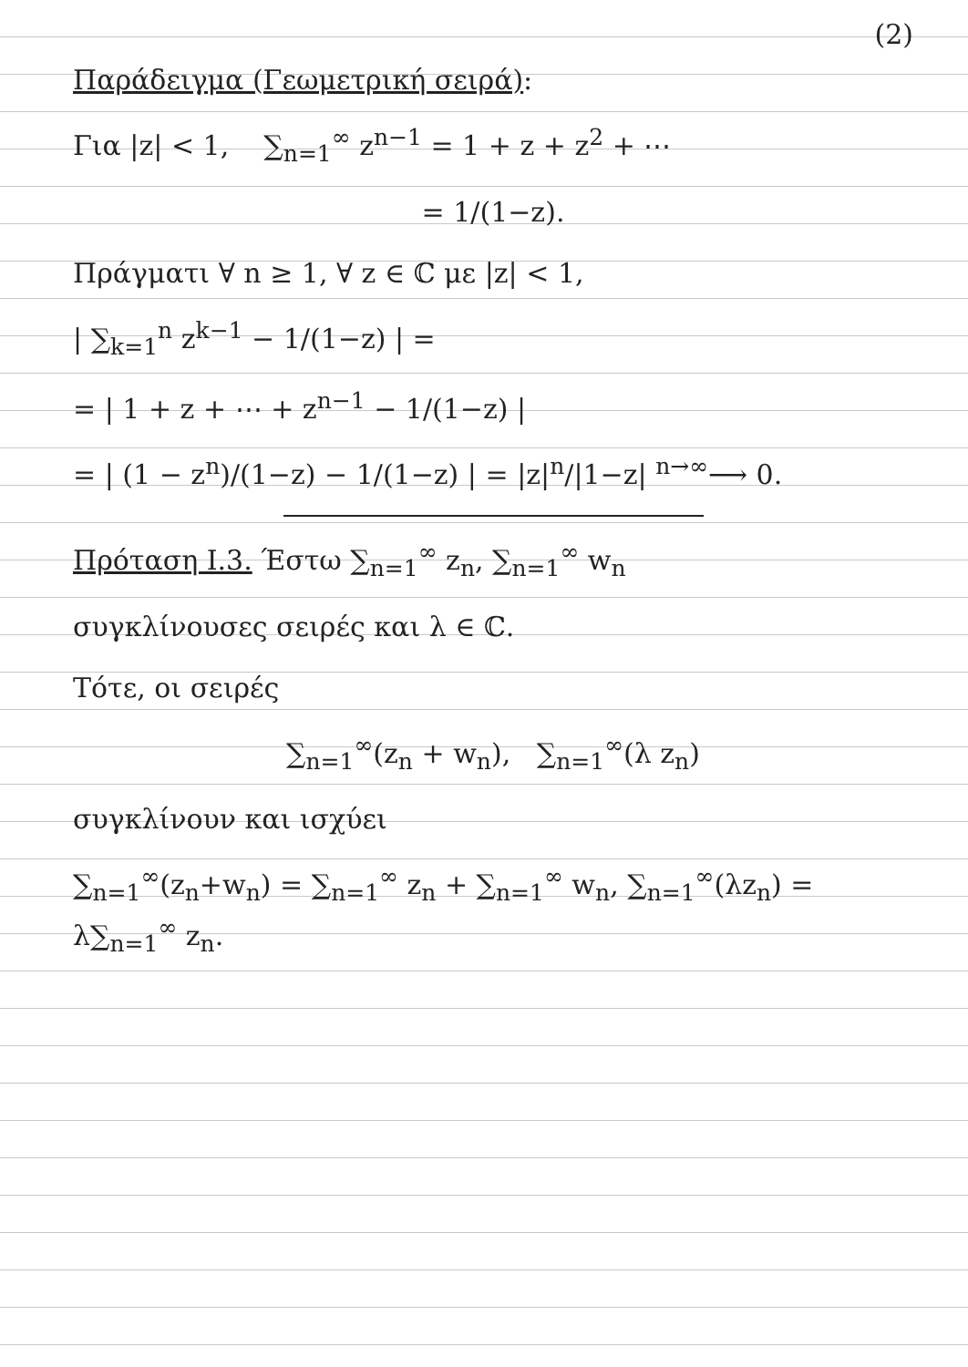(2)
Παράδειγμα (Γεωμετρική σειρά):
Για |z| < 1, ∑<sub>n=1</sub><sup>∞</sup> z<sup>n−1</sup> = 1 + z + z<sup>2</sup> + ⋯
= 1/(1−z).
Πράγματι ∀ n ≥ 1, ∀ z ∈ ℂ με |z| < 1,
| ∑<sub>k=1</sub><sup>n</sup> z<sup>k−1</sup> − 1/(1−z) | =
= | 1 + z + ⋯ + z<sup>n−1</sup> − 1/(1−z) |
= | (1 − z<sup>n</sup>)/(1−z) − 1/(1−z) | = |z|<sup>n</sup>/|1−z| <sup>n→∞</sup>⟶ 0.
Πρόταση I.3. Έστω ∑<sub>n=1</sub><sup>∞</sup> z<sub>n</sub>, ∑<sub>n=1</sub><sup>∞</sup> w<sub>n</sub>
συγκλίνουσες σειρές και λ ∈ ℂ.
Τότε, οι σειρές
∑<sub>n=1</sub><sup>∞</sup>(z<sub>n</sub> + w<sub>n</sub>), ∑<sub>n=1</sub><sup>∞</sup>(λ z<sub>n</sub>)
συγκλίνουν και ισχύει
∑<sub>n=1</sub><sup>∞</sup>(z<sub>n</sub>+w<sub>n</sub>) = ∑<sub>n=1</sub><sup>∞</sup> z<sub>n</sub> + ∑<sub>n=1</sub><sup>∞</sup> w<sub>n</sub>, ∑<sub>n=1</sub><sup>∞</sup>(λz<sub>n</sub>) = λ∑<sub>n=1</sub><sup>∞</sup> z<sub>n</sub>.